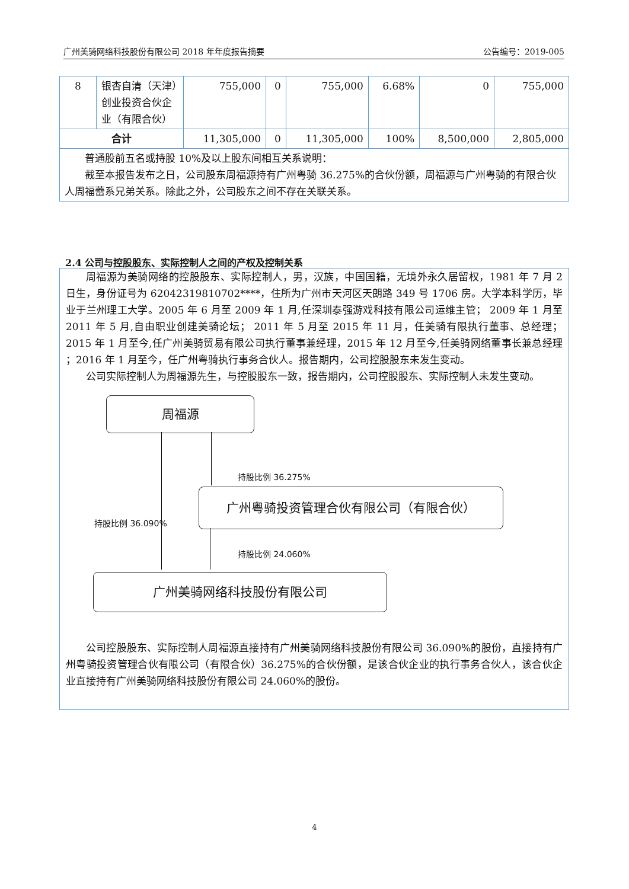广州美骑网络科技股份有限公司 2018 年年度报告摘要 公告编号：2019-005
| 8 | 银杏自清（天津）创业投资合伙企业（有限合伙） | 755,000 | 0 | 755,000 | 6.68% | 0 | 755,000 |
| 合计 | | 11,305,000 | 0 | 11,305,000 | 100% | 8,500,000 | 2,805,000 |
| 普通股前五名或持股 10%及以上股东间相互关系说明： 截至本报告发布之日，公司股东周福源持有广州粤骑 36.275%的合伙份额，周福源与广州粤骑的有限合伙人周福蕾系兄弟关系。除此之外，公司股东之间不存在关联关系。 | | | | | | | |
2.4 公司与控股股东、实际控制人之间的产权及控制关系
周福源为美骑网络的控股股东、实际控制人，男，汉族，中国国籍，无境外永久居留权，1981 年 7 月 2 日生，身份证号为 62042319810702****，住所为广州市天河区天朗路 349 号 1706 房。大学本科学历，毕业于兰州理工大学。2005 年 6 月至 2009 年 1 月,任深圳泰强游戏科技有限公司运维主管； 2009 年 1 月至 2011 年 5 月,自由职业创建美骑论坛； 2011 年 5 月至 2015 年 11 月，任美骑有限执行董事、总经理；2015 年 1 月至今,任广州美骑贸易有限公司执行董事兼经理，2015 年 12 月至今,任美骑网络董事长兼总经理 ；2016 年 1 月至今，任广州粤骑执行事务合伙人。报告期内，公司控股股东未发生变动。
公司实际控制人为周福源先生，与控股股东一致，报告期内，公司控股股东、实际控制人未发生变动。
周福源
广州粤骑投资管理合伙有限公司（有限合伙）
广州美骑网络科技股份有限公司
持股比例 36.275%
持股比例 36.090%
持股比例 24.060%
公司控股股东、实际控制人周福源直接持有广州美骑网络科技股份有限公司 36.090%的股份，直接持有广州粤骑投资管理合伙有限公司（有限合伙）36.275%的合伙份额，是该合伙企业的执行事务合伙人，该合伙企业直接持有广州美骑网络科技股份有限公司 24.060%的股份。
4